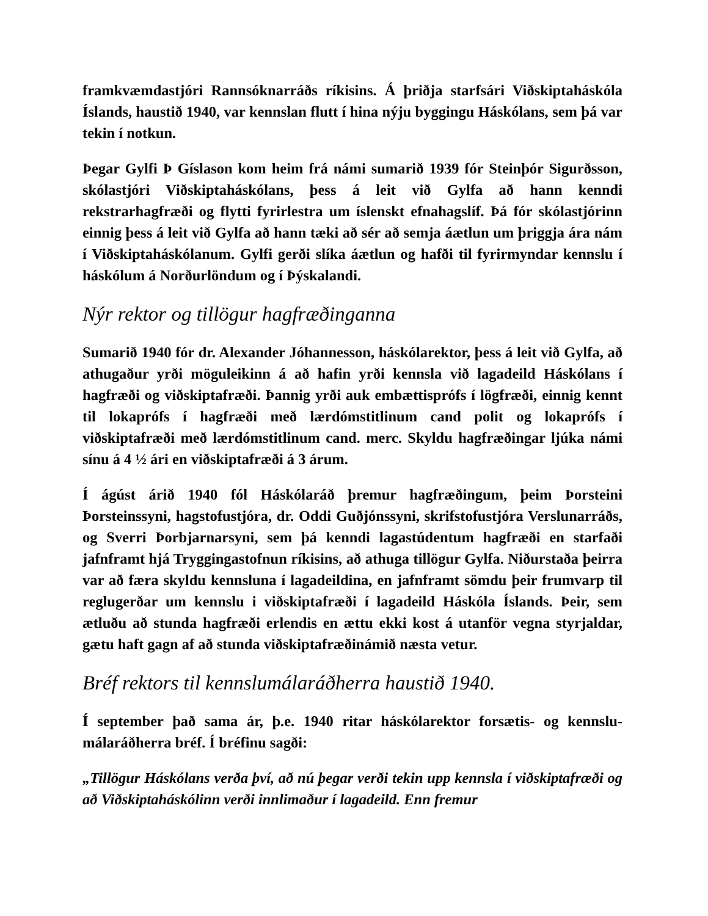framkvæmdastjóri Rannsóknarráðs ríkisins. Á þriðja starfsári Viðskipta­háskóla Íslands, haustið 1940, var kennslan flutt í hina nýju byggingu Há­skólans, sem þá var tekin í notkun.
Þegar Gylfi Þ Gíslason kom heim frá námi sumarið 1939 fór Steinþór Sigurðsson, skólastjóri Viðskiptaháskólans, þess á leit við Gylfa að hann kenndi rekstrarhagfræði og flytti fyrirlestra um íslenskt efnahagslíf. Þá fór skólastjórinn einnig þess á leit við Gylfa að hann tæki að sér að semja áætlun um þriggja ára nám í Viðskiptaháskólanum. Gylfi gerði slíka áætlun og hafði til fyrirmyndar kennslu í háskólum á Norðurlöndum og í Þýskalandi.
Nýr rektor og tillögur hagfræðinganna
Sumarið 1940 fór dr. Alexander Jóhannesson, háskólarektor, þess á leit við Gylfa, að athugaður yrði möguleikinn á að hafin yrði kennsla við lagadeild Há­skólans í hagfræði og viðskiptafræði. Þannig yrði auk embættisprófs í lögfræði, einnig kennt til lokaprófs í hagfræði með lærdómstitlinum cand polit og lokaprófs í viðskiptafræði með lærdómstitlinum cand. merc. Skyldu hagfræðingar ljúka námi sínu á 4 ½ ári en viðskiptafræði á 3 árum.
Í ágúst árið 1940 fól Háskólaráð þremur hagfræðingum, þeim Þorsteini Þorsteinssyni, hagstofustjóra, dr. Oddi Guðjónssyni, skrifstofustjóra Versl­unarráðs, og Sverri Þorbjarnarsyni, sem þá kenndi lagastúdentum hagfræði en starfaði jafnframt hjá Tryggingastofnun ríkisins, að athuga tillögur Gylfa. Niðurstaða þeirra var að færa skyldu kennsluna í lagadeildina, en jafnframt sömdu þeir frumvarp til reglugerðar um kennslu i viðskiptafræði í lagadeild Háskóla Íslands. Þeir, sem ætluðu að stunda hagfræði erlendis en ættu ekki kost á utanför vegna styrjaldar, gætu haft gagn af að stunda viðskiptafræðinámið næsta vetur.
Bréf rektors til kennslumálaráðherra haustið 1940.
Í september það sama ár, þ.e. 1940 ritar háskólarektor forsætis- og kennslu­málaráðherra bréf. Í bréfinu sagði:
„Tillögur Háskólans verða því, að nú þegar verði tekin upp kennsla í viðskiptafræði og að Viðskiptaháskólinn verði innlimaður í lagadeild. Enn fremur